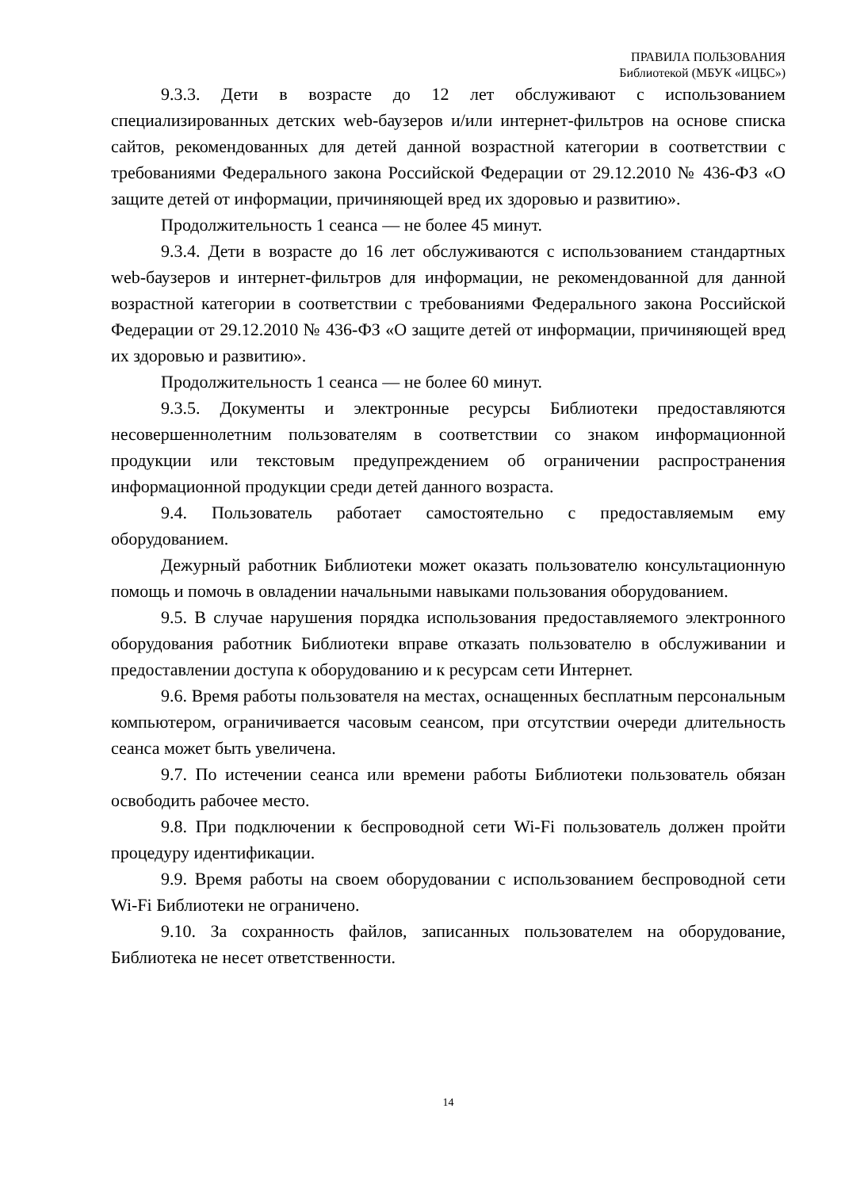ПРАВИЛА ПОЛЬЗОВАНИЯ
Библиотекой (МБУК «ИЦБС»)
9.3.3. Дети в возрасте до 12 лет обслуживают с использованием специализированных детских web-баузеров и/или интернет-фильтров на основе списка сайтов, рекомендованных для детей данной возрастной категории в соответствии с требованиями Федерального закона Российской Федерации от 29.12.2010 № 436-ФЗ «О защите детей от информации, причиняющей вред их здоровью и развитию».
Продолжительность 1 сеанса — не более 45 минут.
9.3.4. Дети в возрасте до 16 лет обслуживаются с использованием стандартных web-баузеров и интернет-фильтров для информации, не рекомендованной для данной возрастной категории в соответствии с требованиями Федерального закона Российской Федерации от 29.12.2010 № 436-ФЗ «О защите детей от информации, причиняющей вред их здоровью и развитию».
Продолжительность 1 сеанса — не более 60 минут.
9.3.5. Документы и электронные ресурсы Библиотеки предоставляются несовершеннолетним пользователям в соответствии со знаком информационной продукции или текстовым предупреждением об ограничении распространения информационной продукции среди детей данного возраста.
9.4. Пользователь работает самостоятельно с предоставляемым ему оборудованием.
Дежурный работник Библиотеки может оказать пользователю консультационную помощь и помочь в овладении начальными навыками пользования оборудованием.
9.5. В случае нарушения порядка использования предоставляемого электронного оборудования работник Библиотеки вправе отказать пользователю в обслуживании и предоставлении доступа к оборудованию и к ресурсам сети Интернет.
9.6. Время работы пользователя на местах, оснащенных бесплатным персональным компьютером, ограничивается часовым сеансом, при отсутствии очереди длительность сеанса может быть увеличена.
9.7. По истечении сеанса или времени работы Библиотеки пользователь обязан освободить рабочее место.
9.8. При подключении к беспроводной сети Wi-Fi пользователь должен пройти процедуру идентификации.
9.9. Время работы на своем оборудовании с использованием беспроводной сети Wi-Fi Библиотеки не ограничено.
9.10. За сохранность файлов, записанных пользователем на оборудование, Библиотека не несет ответственности.
14